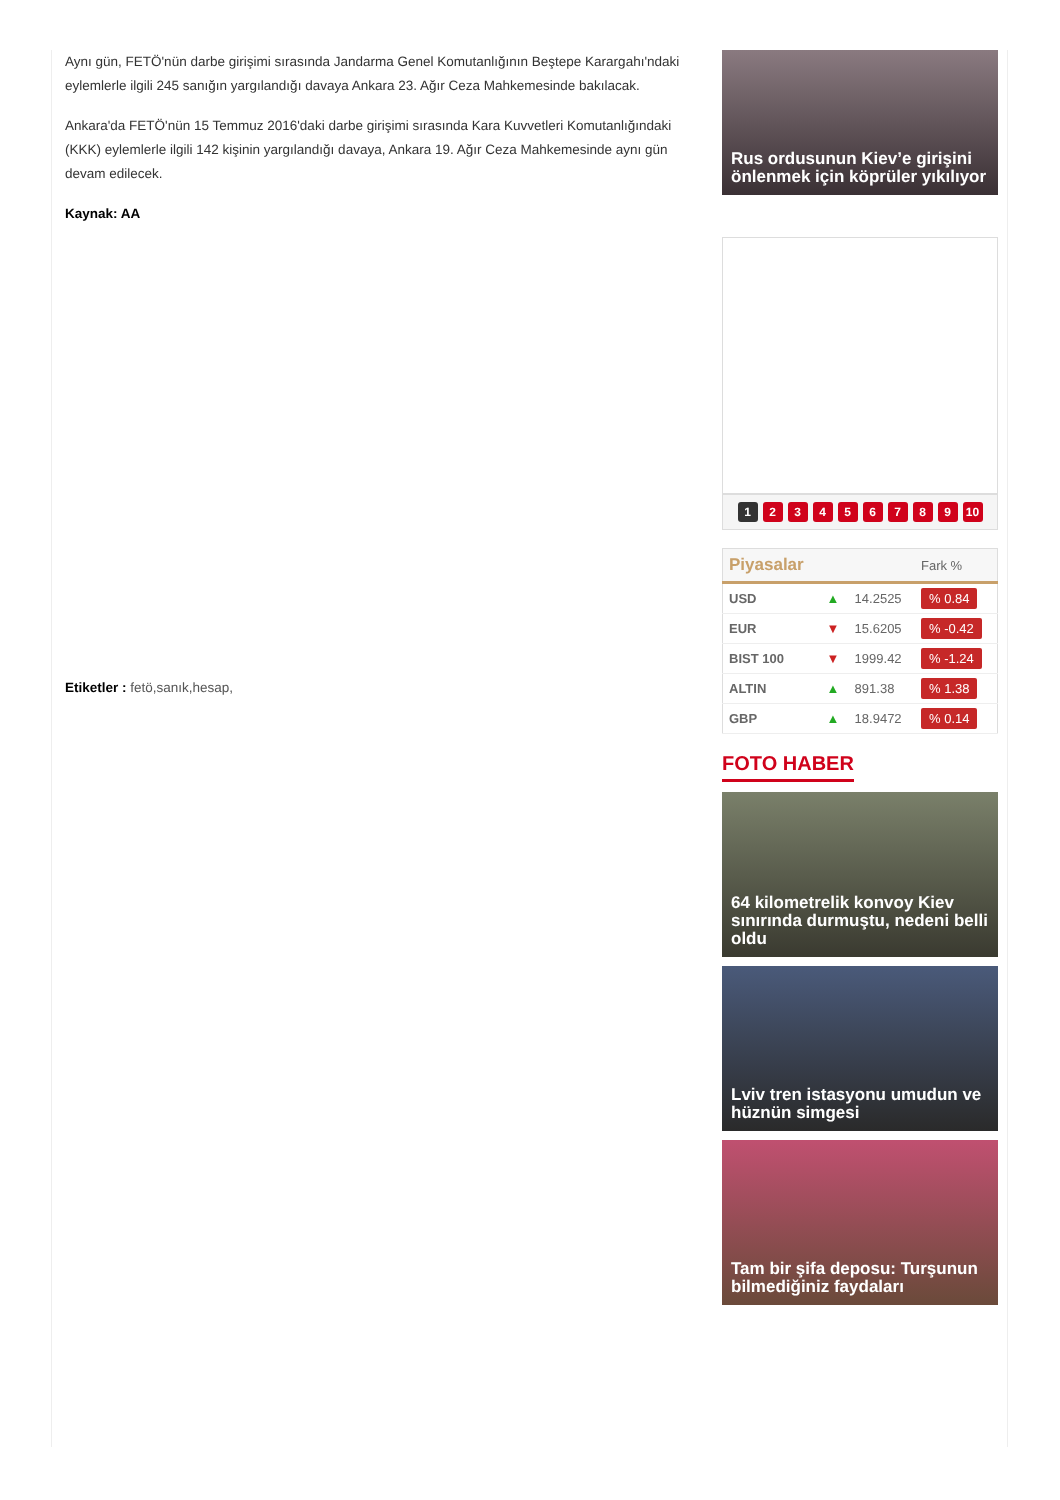Aynı gün, FETÖ'nün darbe girişimi sırasında Jandarma Genel Komutanlığının Beştepe Karargahı'ndaki eylemlerle ilgili 245 sanığın yargılandığı davaya Ankara 23. Ağır Ceza Mahkemesinde bakılacak.
Ankara'da FETÖ'nün 15 Temmuz 2016'daki darbe girişimi sırasında Kara Kuvvetleri Komutanlığındaki (KKK) eylemlerle ilgili 142 kişinin yargılandığı davaya, Ankara 19. Ağır Ceza Mahkemesinde aynı gün devam edilecek.
Kaynak: AA
Etiketler : fetö,sanık,hesap,
Rus ordusunun Kiev’e girişini önlenmek için köprüler yıkılıyor
123456789 10
| Piyasalar | | | Fark % |
| --- | --- | --- | --- |
| USD | ▲ | 14.2525 | % 0.84 |
| EUR | ▼ | 15.6205 | % -0.42 |
| BIST 100 | ▼ | 1999.42 | % -1.24 |
| ALTIN | ▲ | 891.38 | % 1.38 |
| GBP | ▲ | 18.9472 | % 0.14 |
FOTO HABER
64 kilometrelik konvoy Kiev sınırında durmuştu, nedeni belli oldu
Lviv tren istasyonu umudun ve hüznün simgesi
Tam bir şifa deposu: Turşunun bilmediğiniz faydaları